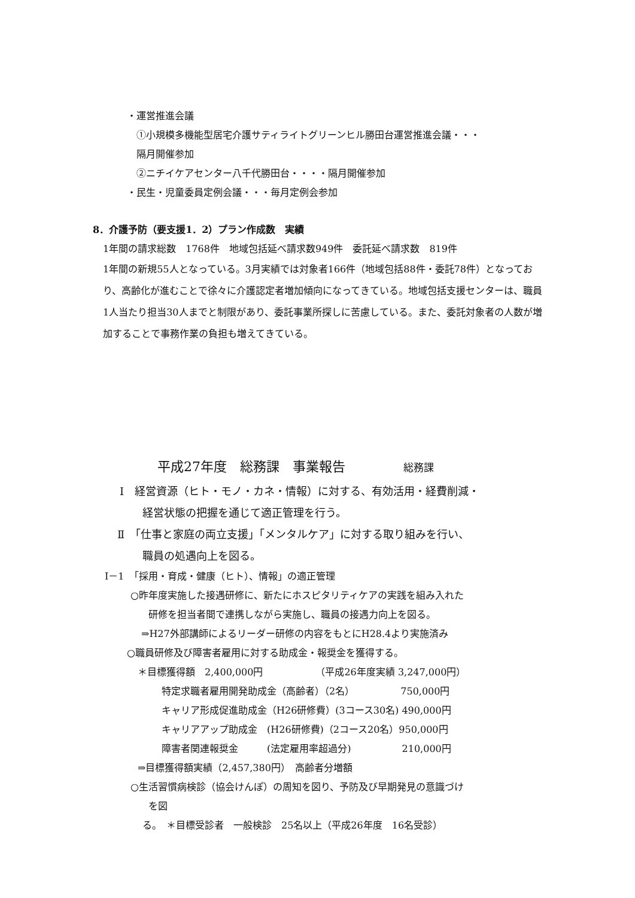・運営推進会議
①小規模多機能型居宅介護サティライトグリーンヒル勝田台運営推進会議・・・
隔月開催参加
②ニチイケアセンター八千代勝田台・・・・隔月開催参加
・民生・児童委員定例会議・・・毎月定例会参加
8．介護予防（要支援1．2）プラン作成数　実績
1年間の請求総数　1768件　地域包括延べ請求数949件　委託延べ請求数　819件
1年間の新規55人となっている。3月実績では対象者166件（地域包括88件・委託78件）となっており、高齢化が進むことで徐々に介護認定者増加傾向になってきている。地域包括支援センターは、職員1人当たり担当30人までと制限があり、委託事業所探しに苦慮している。また、委託対象者の人数が増加することで事務作業の負担も増えてきている。
平成27年度　総務課　事業報告 総務課
Ⅰ　経営資源（ヒト・モノ・カネ・情報）に対する、有効活用・経費削減・
経営状態の把握を通じて適正管理を行う。
Ⅱ　「仕事と家庭の両立支援」「メンタルケア」に対する取り組みを行い、
職員の処遇向上を図る。
Ⅰ－1　「採用・育成・健康（ヒト）、情報」の適正管理
○昨年度実施した接遇研修に、新たにホスピタリティケアの実践を組み入れた
研修を担当者間で連携しながら実施し、職員の接遇力向上を図る。
⇒H27外部講師によるリーダー研修の内容をもとにH28.4より実施済み
○職員研修及び障害者雇用に対する助成金・報奨金を獲得する。
＊目標獲得額　2,400,000円　　　　　　（平成26年度実績 3,247,000円）
特定求職者雇用開発助成金（高齢者）（2名）　　　　　 750,000円
キャリア形成促進助成金（H26研修費）(3コース30名) 490,000円
キャリアアップ助成金　(H26研修費)（2コース20名）950,000円
障害者関連報奨金　　　(法定雇用率超過分)　　　　　 210,000円
⇒目標獲得額実績（2,457,380円）　高齢者分増額
○生活習慣病検診（協会けんぽ）の周知を図り、予防及び早期発見の意識づけ
を図
る。　＊目標受診者　一般検診　25名以上（平成26年度　16名受診）